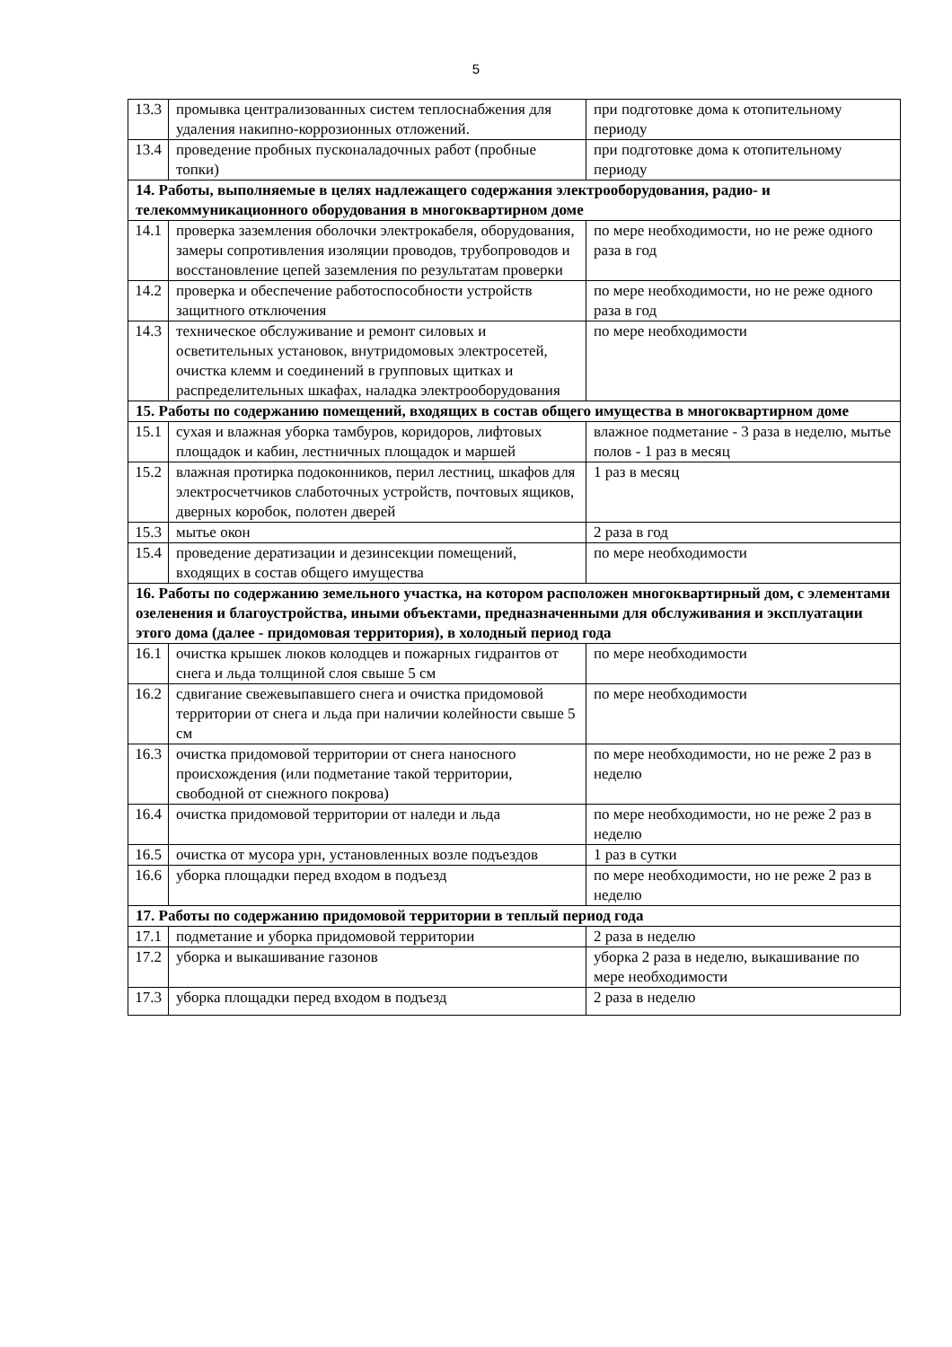5
| 13.3 | промывка централизованных систем теплоснабжения для удаления накипно-коррозионных отложений. | при подготовке дома к отопительному периоду |
| 13.4 | проведение пробных пусконаладочных работ (пробные топки) | при подготовке дома к отопительному периоду |
| 14. Работы, выполняемые в целях надлежащего содержания электрооборудования, радио- и телекоммуникационного оборудования в многоквартирном доме | | |
| 14.1 | проверка заземления оболочки электрокабеля, оборудования, замеры сопротивления изоляции проводов, трубопроводов и восстановление цепей заземления по результатам проверки | по мере необходимости, но не реже одного раза в год |
| 14.2 | проверка и обеспечение работоспособности устройств защитного отключения | по мере необходимости, но не реже одного раза в год |
| 14.3 | техническое обслуживание и ремонт силовых и осветительных установок, внутридомовых электросетей, очистка клемм и соединений в групповых щитках и распределительных шкафах, наладка электрооборудования | по мере необходимости |
| 15. Работы по содержанию помещений, входящих в состав общего имущества в многоквартирном доме | | |
| 15.1 | сухая и влажная уборка тамбуров, коридоров, лифтовых площадок и кабин, лестничных площадок и маршей | влажное подметание - 3 раза в неделю, мытье полов - 1 раз в месяц |
| 15.2 | влажная протирка подоконников, перил лестниц, шкафов для электросчетчиков слаботочных устройств, почтовых ящиков, дверных коробок, полотен дверей | 1 раз в месяц |
| 15.3 | мытье окон | 2 раза в год |
| 15.4 | проведение дератизации и дезинсекции помещений, входящих в состав общего имущества | по мере необходимости |
| 16. Работы по содержанию земельного участка, на котором расположен многоквартирный дом, с элементами озеленения и благоустройства, иными объектами, предназначенными для обслуживания и эксплуатации этого дома (далее - придомовая территория), в холодный период года | | |
| 16.1 | очистка крышек люков колодцев и пожарных гидрантов от снега и льда толщиной слоя свыше 5 см | по мере необходимости |
| 16.2 | сдвигание свежевыпавшего снега и очистка придомовой территории от снега и льда при наличии колейности свыше 5 см | по мере необходимости |
| 16.3 | очистка придомовой территории от снега наносного происхождения (или подметание такой территории, свободной от снежного покрова) | по мере необходимости, но не реже 2 раз в неделю |
| 16.4 | очистка придомовой территории от наледи и льда | по мере необходимости, но не реже 2 раз в неделю |
| 16.5 | очистка от мусора урн, установленных возле подъездов | 1 раз в сутки |
| 16.6 | уборка площадки перед входом в подъезд | по мере необходимости, но не реже 2 раз в неделю |
| 17. Работы по содержанию придомовой территории в теплый период года | | |
| 17.1 | подметание и уборка придомовой территории | 2 раза в неделю |
| 17.2 | уборка и выкашивание газонов | уборка 2 раза в неделю, выкашивание по мере необходимости |
| 17.3 | уборка площадки перед входом в подъезд | 2 раза в неделю |